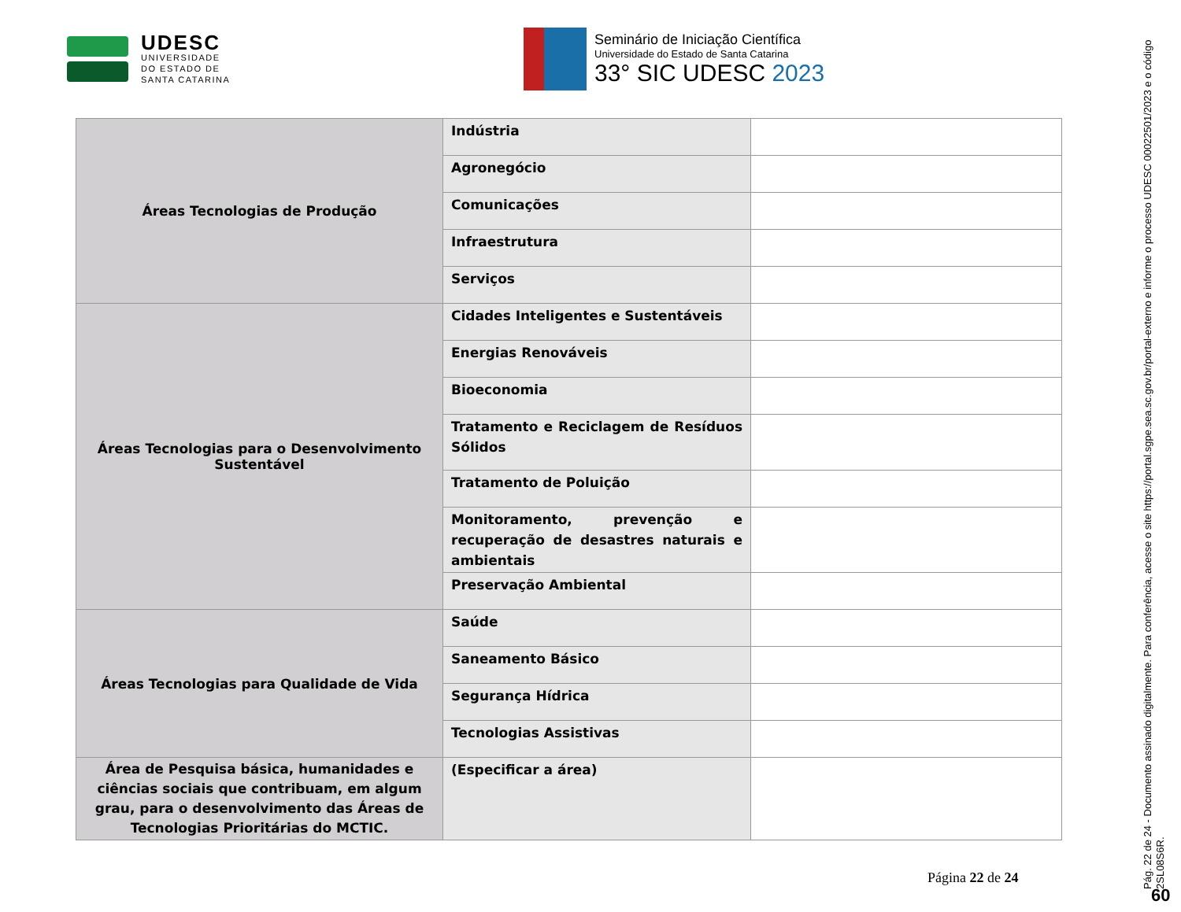UDESC
UNIVERSIDADE
DO ESTADO DE
SANTA CATARINA
Seminário de Iniciação Científica
Universidade do Estado de Santa Catarina
33° SIC UDESC 2023
| Áreas Tecnologias de Produção | Indústria | |
| | Agronegócio | |
| | Comunicações | |
| | Infraestrutura | |
| | Serviços | |
| Áreas Tecnologias para o Desenvolvimento Sustentável | Cidades Inteligentes e Sustentáveis | |
| | Energias Renováveis | |
| | Bioeconomia | |
| | Tratamento e Reciclagem de Resíduos Sólidos | |
| | Tratamento de Poluição | |
| | Monitoramento, prevenção e recuperação de desastres naturais e ambientais | |
| | Preservação Ambiental | |
| Áreas Tecnologias para Qualidade de Vida | Saúde | |
| | Saneamento Básico | |
| | Segurança Hídrica | |
| | Tecnologias Assistivas | |
| Área de Pesquisa básica, humanidades e ciências sociais que contribuam, em algum grau, para o desenvolvimento das Áreas de Tecnologias Prioritárias do MCTIC. | (Especificar a área) | |
Página 22 de 24
Pág. 22 de 24 - Documento assinado digitalmente. Para conferência, acesse o site https://portal.sgpe.sea.sc.gov.br/portal-externo e informe o processo UDESC 00022501/2023 e o código 2SL08S6R.
60